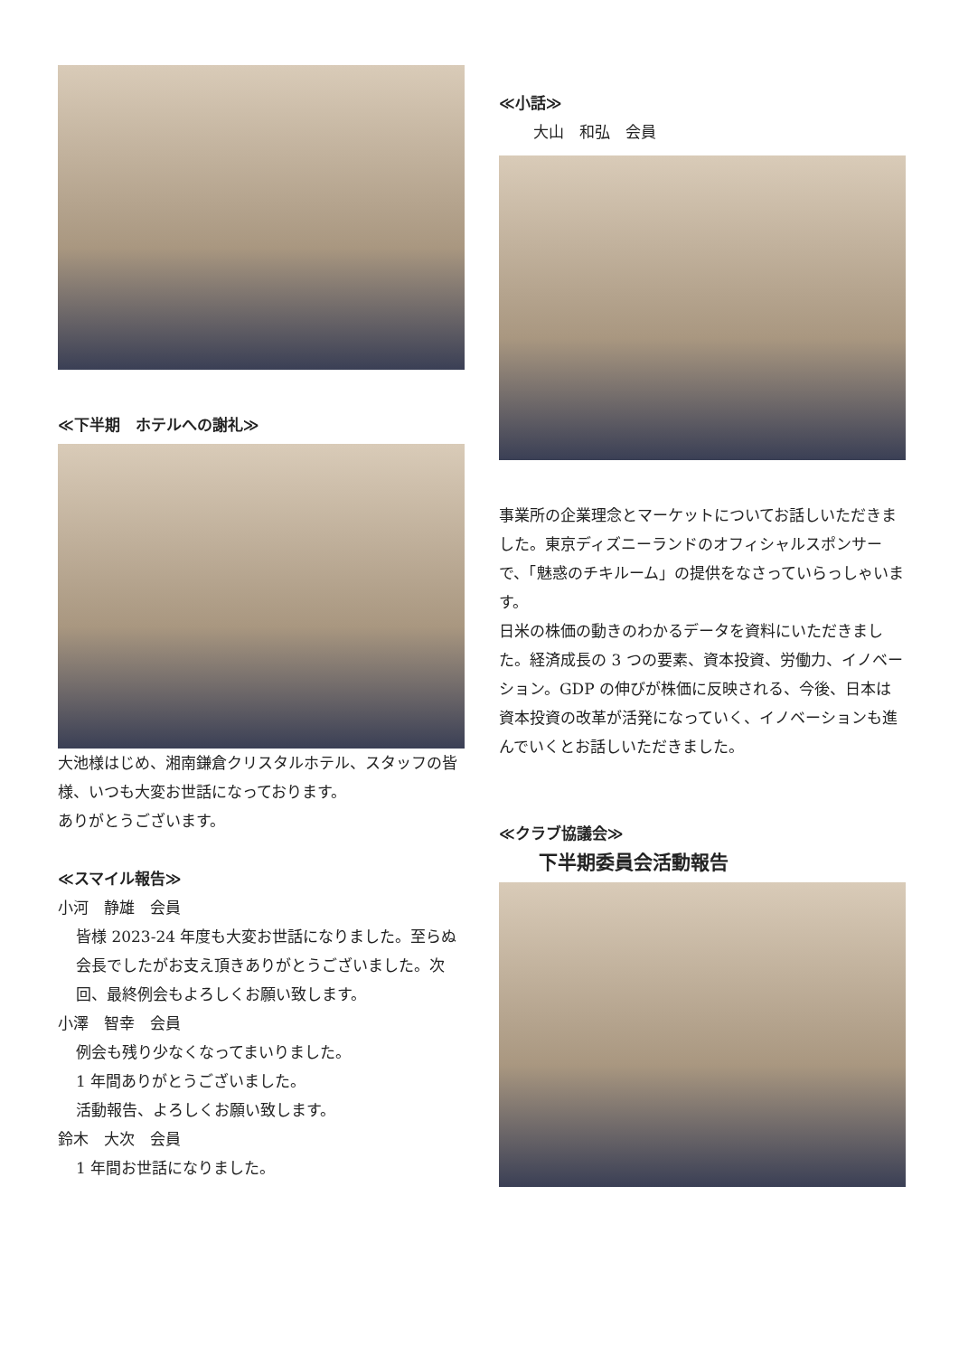≪下半期　ホテルへの謝礼≫
大池様はじめ、湘南鎌倉クリスタルホテル、スタッフの皆様、いつも大変お世話になっております。
ありがとうございます。
≪スマイル報告≫
小河　静雄　会員
皆様 2023-24 年度も大変お世話になりました。至らぬ会長でしたがお支え頂きありがとうございました。次回、最終例会もよろしくお願い致します。
小澤　智幸　会員
例会も残り少なくなってまいりました。
1 年間ありがとうございました。
活動報告、よろしくお願い致します。
鈴木　大次　会員
1 年間お世話になりました。
≪小話≫
大山　和弘　会員
事業所の企業理念とマーケットについてお話しいただきました。東京ディズニーランドのオフィシャルスポンサーで、「魅惑のチキルーム」の提供をなさっていらっしゃいます。
日米の株価の動きのわかるデータを資料にいただきました。経済成長の 3 つの要素、資本投資、労働力、イノベーション。GDP の伸びが株価に反映される、今後、日本は資本投資の改革が活発になっていく、イノベーションも進んでいくとお話しいただきました。
≪クラブ協議会≫
下半期委員会活動報告